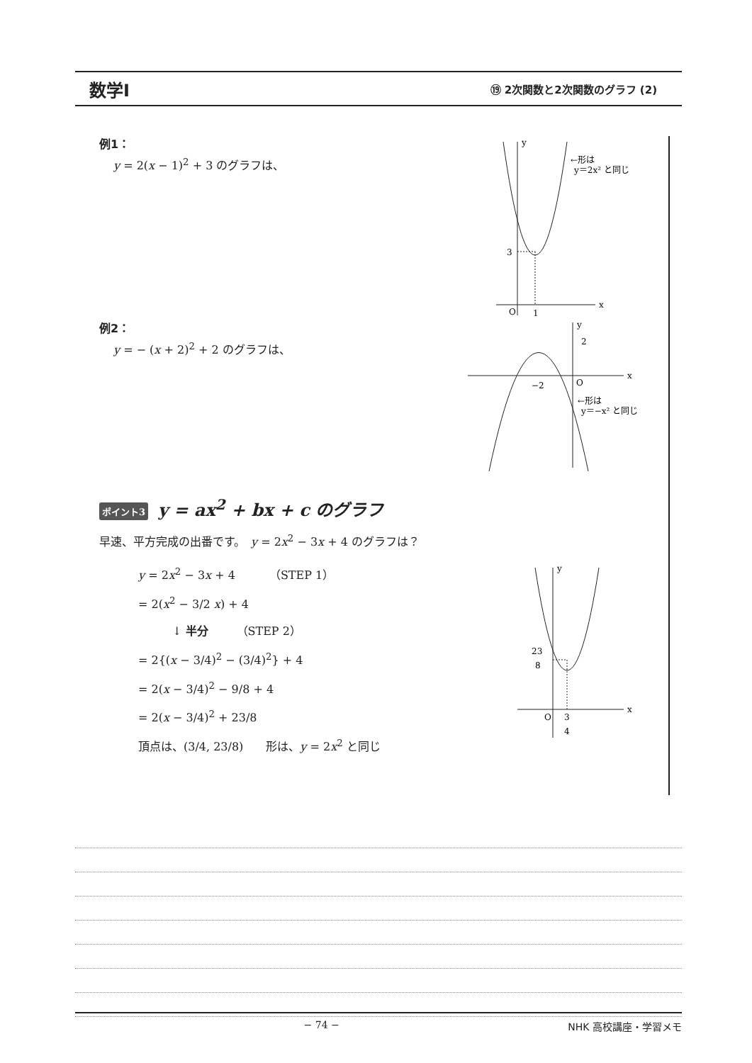数学Ⅰ
⑲ 2次関数と2次関数のグラフ (2)
例1：
y = 2(x − 1)<sup>2</sup> + 3 のグラフは、
y
x
3
O
1
←形は
y＝2x² と同じ
例2：
y = − (x + 2)<sup>2</sup> + 2 のグラフは、
y
x
2
−2
O
←形は
y＝−x² と同じ
ポイント3 y = ax<sup>2</sup> + bx + c のグラフ
早速、平方完成の出番です。　y = 2x<sup>2</sup> − 3x + 4 のグラフは？
y = 2x<sup>2</sup> − 3x + 4　　　（STEP 1）
= 2(x<sup>2</sup> − 3/2 x) + 4
　　　↓ 半分　　　（STEP 2）
= 2{(x − 3/4)<sup>2</sup> − (3/4)<sup>2</sup>} + 4
= 2(x − 3/4)<sup>2</sup> − 9/8 + 4
= 2(x − 3/4)<sup>2</sup> + 23/8
頂点は、(3/4, 23/8)　　形は、y = 2x<sup>2</sup> と同じ
y
x
23
8
O
3
4
− 74 − NHK 高校講座・学習メモ